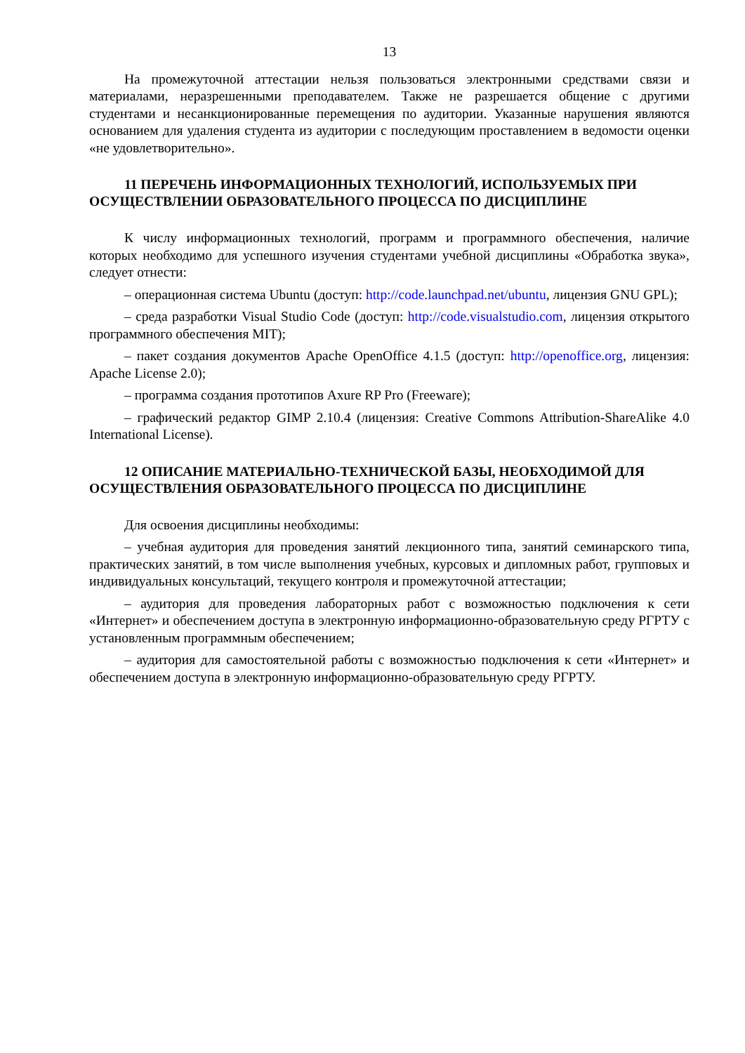13
На промежуточной аттестации нельзя пользоваться электронными средствами связи и материалами, неразрешенными преподавателем. Также не разрешается общение с другими студентами и несанкционированные перемещения по аудитории. Указанные нарушения являются основанием для удаления студента из аудитории с последующим проставлением в ведомости оценки «не удовлетворительно».
11 ПЕРЕЧЕНЬ ИНФОРМАЦИОННЫХ ТЕХНОЛОГИЙ, ИСПОЛЬЗУЕМЫХ ПРИ ОСУЩЕСТВЛЕНИИ ОБРАЗОВАТЕЛЬНОГО ПРОЦЕССА ПО ДИСЦИПЛИНЕ
К числу информационных технологий, программ и программного обеспечения, наличие которых необходимо для успешного изучения студентами учебной дисциплины «Обработка звука», следует отнести:
– операционная система Ubuntu (доступ: http://code.launchpad.net/ubuntu, лицензия GNU GPL);
– среда разработки Visual Studio Code (доступ: http://code.visualstudio.com, лицензия открытого программного обеспечения MIT);
– пакет создания документов Apache OpenOffice 4.1.5 (доступ: http://openoffice.org, лицензия: Apache License 2.0);
– программа создания прототипов Axure RP Pro (Freeware);
– графический редактор GIMP 2.10.4 (лицензия: Creative Commons Attribution-ShareAlike 4.0 International License).
12 ОПИСАНИЕ МАТЕРИАЛЬНО-ТЕХНИЧЕСКОЙ БАЗЫ, НЕОБХОДИМОЙ ДЛЯ ОСУЩЕСТВЛЕНИЯ ОБРАЗОВАТЕЛЬНОГО ПРОЦЕССА ПО ДИСЦИПЛИНЕ
Для освоения дисциплины необходимы:
– учебная аудитория для проведения занятий лекционного типа, занятий семинарского типа, практических занятий, в том числе выполнения учебных, курсовых и дипломных работ, групповых и индивидуальных консультаций, текущего контроля и промежуточной аттестации;
– аудитория для проведения лабораторных работ с возможностью подключения к сети «Интернет» и обеспечением доступа в электронную информационно-образовательную среду РГРТУ с установленным программным обеспечением;
– аудитория для самостоятельной работы с возможностью подключения к сети «Интернет» и обеспечением доступа в электронную информационно-образовательную среду РГРТУ.